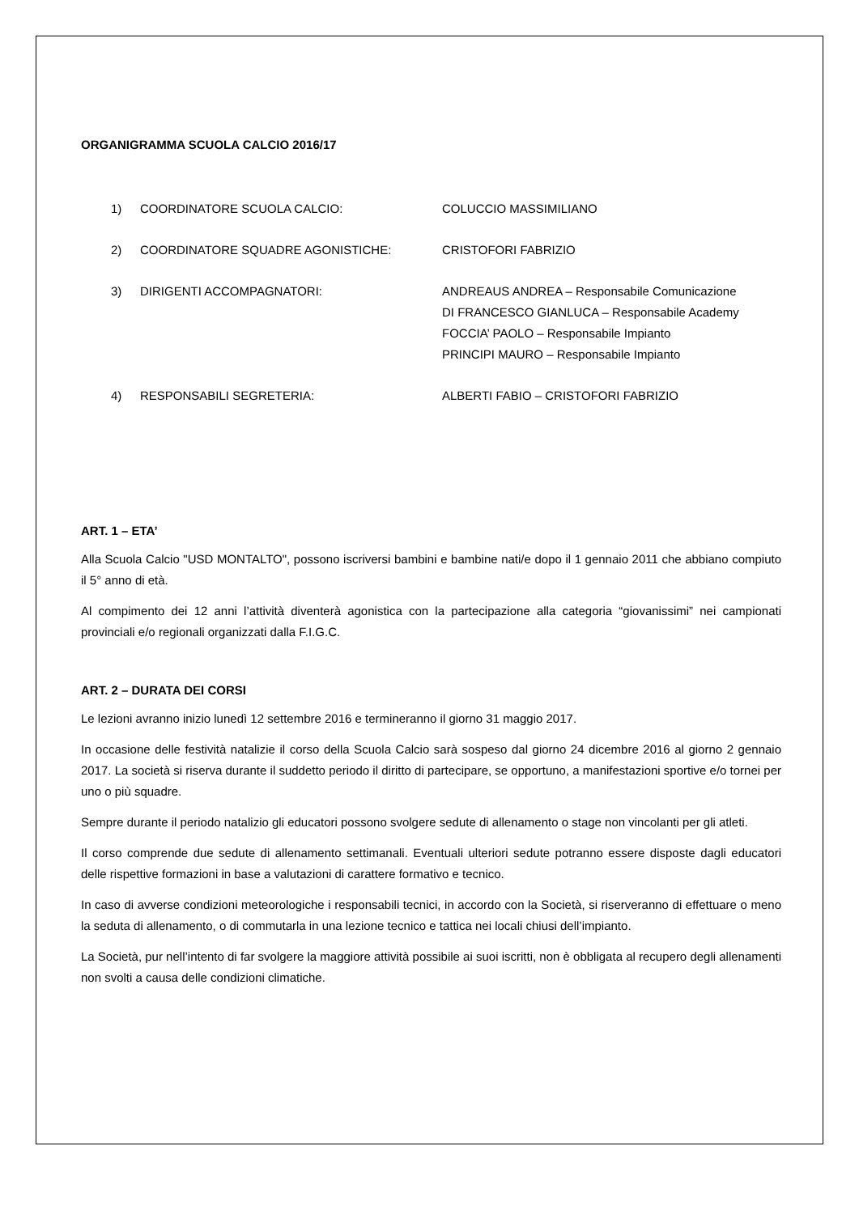ORGANIGRAMMA SCUOLA CALCIO 2016/17
1) COORDINATORE SCUOLA CALCIO: COLUCCIO MASSIMILIANO
2) COORDINATORE SQUADRE AGONISTICHE: CRISTOFORI FABRIZIO
3) DIRIGENTI ACCOMPAGNATORI: ANDREAUS ANDREA – Responsabile Comunicazione
DI FRANCESCO GIANLUCA – Responsabile Academy
FOCCIA’ PAOLO – Responsabile Impianto
PRINCIPI MAURO – Responsabile Impianto
4) RESPONSABILI SEGRETERIA: ALBERTI FABIO – CRISTOFORI FABRIZIO
ART. 1 – ETA’
Alla Scuola Calcio "USD MONTALTO", possono iscriversi bambini e bambine nati/e dopo il 1 gennaio 2011 che abbiano compiuto il 5° anno di età.
Al compimento dei 12 anni l’attività diventerà agonistica con la partecipazione alla categoria “giovanissimi” nei campionati provinciali e/o regionali organizzati dalla F.I.G.C.
ART. 2 – DURATA DEI CORSI
Le lezioni avranno inizio lunedì 12 settembre 2016 e termineranno il giorno 31 maggio 2017.
In occasione delle festività natalizie il corso della Scuola Calcio sarà sospeso dal giorno 24 dicembre 2016 al giorno 2 gennaio 2017. La società si riserva durante il suddetto periodo il diritto di partecipare, se opportuno, a manifestazioni sportive e/o tornei per uno o più squadre.
Sempre durante il periodo natalizio gli educatori possono svolgere sedute di allenamento o stage non vincolanti per gli atleti.
Il corso comprende due sedute di allenamento settimanali. Eventuali ulteriori sedute potranno essere disposte dagli educatori delle rispettive formazioni in base a valutazioni di carattere formativo e tecnico.
In caso di avverse condizioni meteorologiche i responsabili tecnici, in accordo con la Società, si riserveranno di effettuare o meno la seduta di allenamento, o di commutarla in una lezione tecnico e tattica nei locali chiusi dell’impianto.
La Società, pur nell’intento di far svolgere la maggiore attività possibile ai suoi iscritti, non è obbligata al recupero degli allenamenti non svolti a causa delle condizioni climatiche.